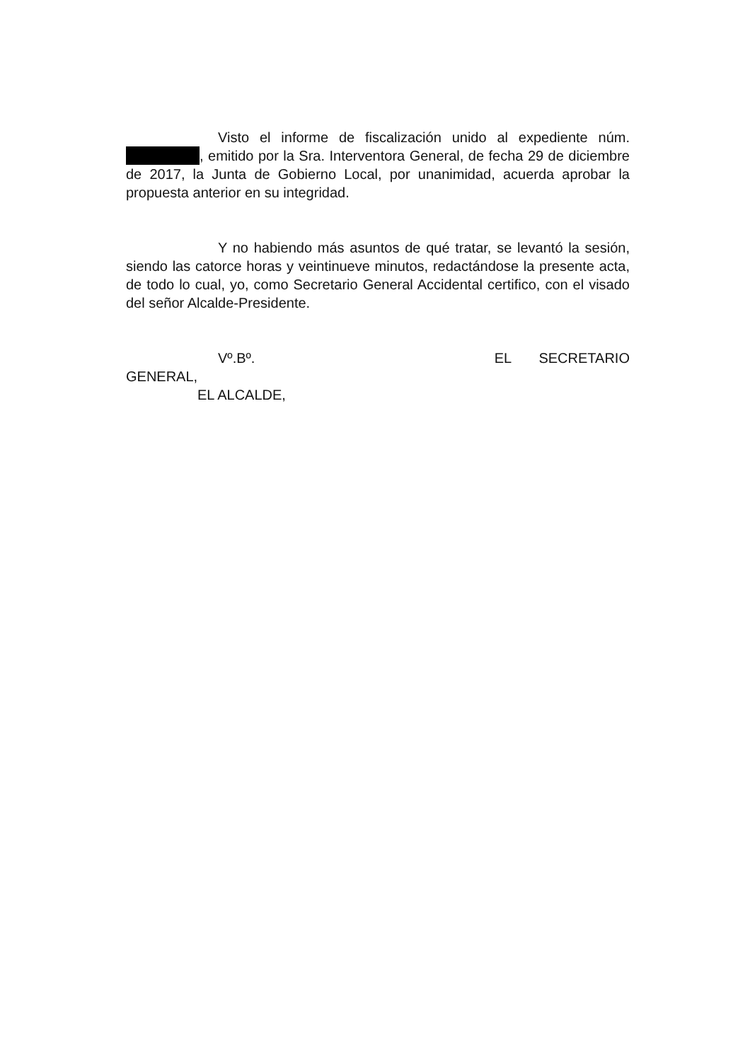Visto el informe de fiscalización unido al expediente núm. , emitido por la Sra. Interventora General, de fecha 29 de diciembre de 2017, la Junta de Gobierno Local, por unanimidad, acuerda aprobar la propuesta anterior en su integridad.
Y no habiendo más asuntos de qué tratar, se levantó la sesión, siendo las catorce horas y veintinueve minutos, redactándose la presente acta, de todo lo cual, yo, como Secretario General Accidental certifico, con el visado del señor Alcalde-Presidente.
Vº.Bº. EL SECRETARIO
GENERAL,
EL ALCALDE,